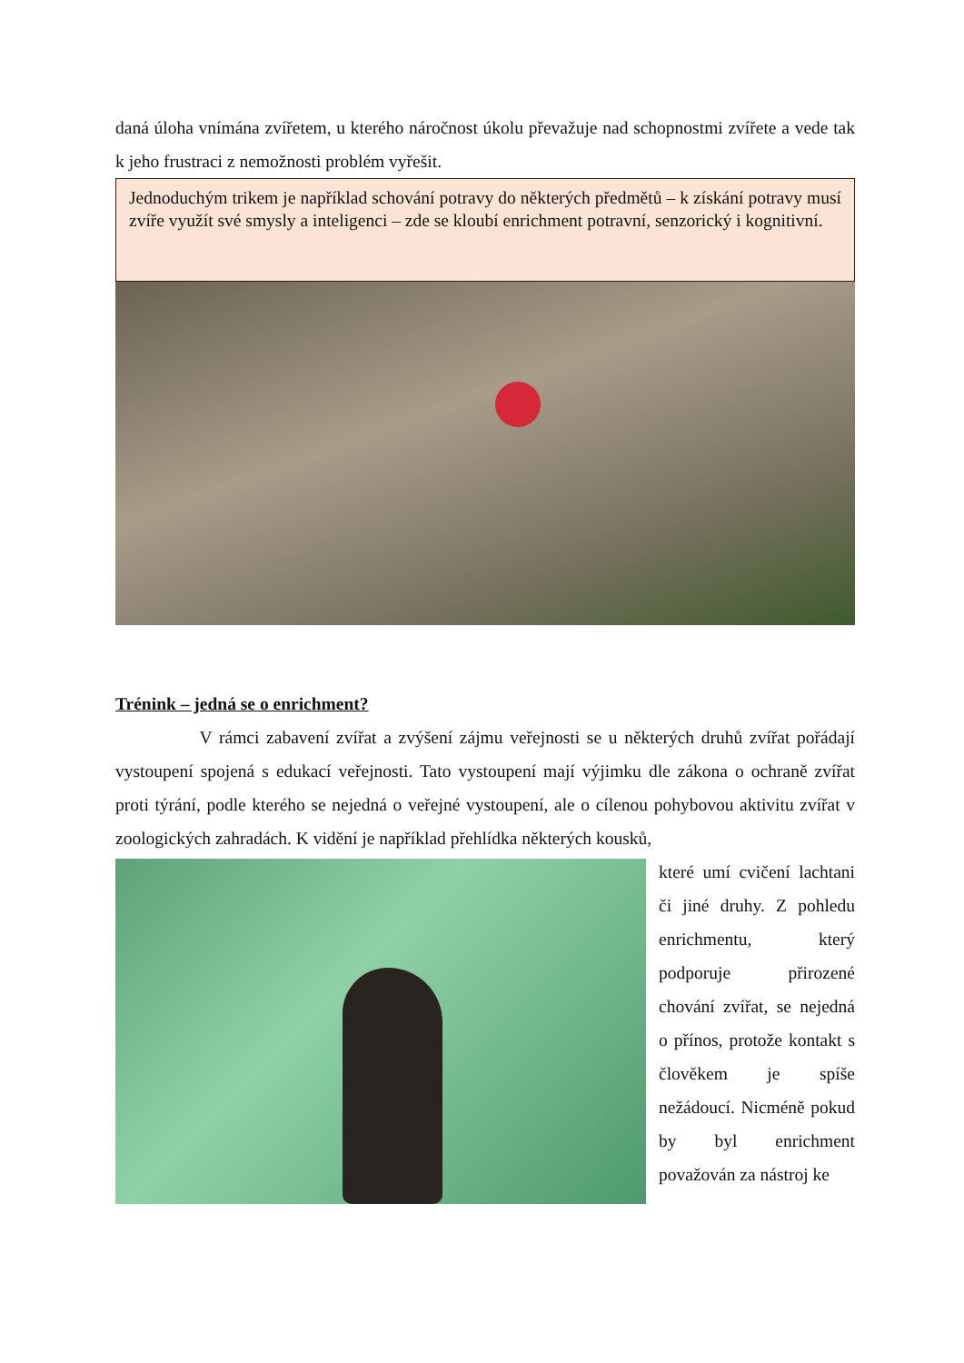daná úloha vnímána zvířetem, u kterého náročnost úkolu převažuje nad schopnostmi zvířete a vede tak k jeho frustraci z nemožnosti problém vyřešit.
Jednoduchým trikem je například schování potravy do některých předmětů – k získání potravy musí zvíře využít své smysly a inteligenci – zde se kloubí enrichment potravní, senzorický i kognitivní.
Trénink – jedná se o enrichment?
V rámci zabavení zvířat a zvýšení zájmu veřejnosti se u některých druhů zvířat pořádají vystoupení spojená s edukací veřejnosti. Tato vystoupení mají výjimku dle zákona o ochraně zvířat proti týrání, podle kterého se nejedná o veřejné vystoupení, ale o cílenou pohybovou aktivitu zvířat v zoologických zahradách. K vidění je například přehlídka některých kousků,
které umí cvičení lachtani či jiné druhy. Z pohledu enrichmentu, který podporuje přirozené chování zvířat, se nejedná o přínos, protože kontakt s člověkem je spíše nežádoucí. Nicméně pokud by byl enrichment považován za nástroj ke